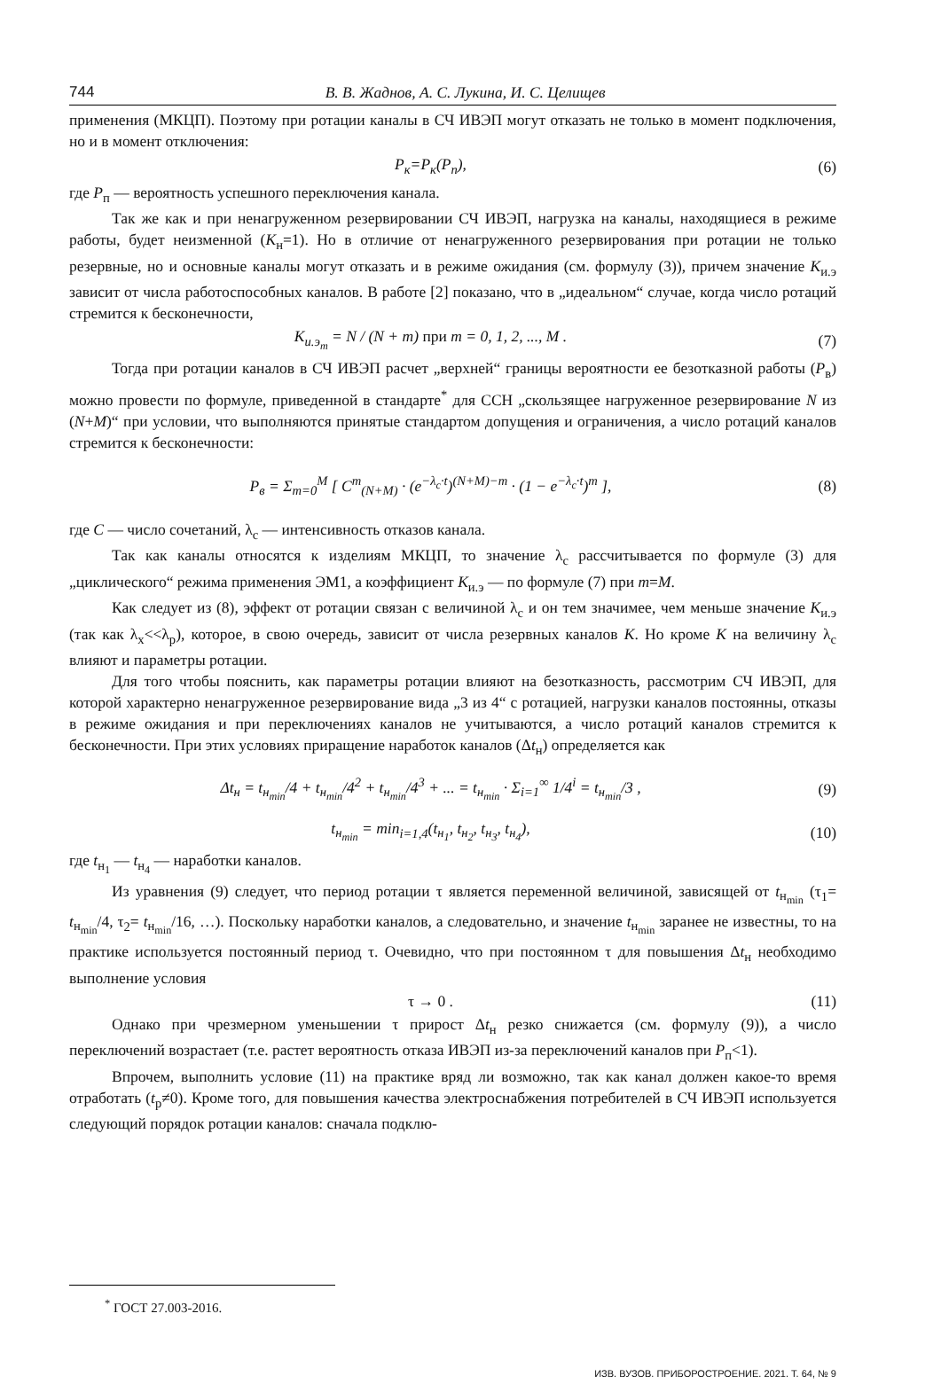744 В. В. Жаднов, А. С. Лукина, И. С. Целищев
применения (МКЦП). Поэтому при ротации каналы в СЧ ИВЭП могут отказать не только в момент подключения, но и в момент отключения:
P<sub>к</sub>=P<sub>к</sub>(P<sub>п</sub>), (6)
где P<sub>п</sub> — вероятность успешного переключения канала.
Так же как и при ненагруженном резервировании СЧ ИВЭП, нагрузка на каналы, находящиеся в режиме работы, будет неизменной (K<sub>н</sub>=1). Но в отличие от ненагруженного резервирования при ротации не только резервные, но и основные каналы могут отказать и в режиме ожидания (см. формулу (3)), причем значение K<sub>и.э</sub> зависит от числа работоспособных каналов. В работе [2] показано, что в „идеальном“ случае, когда число ротаций стремится к бесконечности,
K<sub>и.э<sub>m</sub></sub> = N / (N + m) при m = 0, 1, 2, ..., M . (7)
Тогда при ротации каналов в СЧ ИВЭП расчет „верхней“ границы вероятности ее безотказной работы (P<sub>в</sub>) можно провести по формуле, приведенной в стандарте<sup>*</sup> для ССН „скользящее нагруженное резервирование N из (N+M)“ при условии, что выполняются принятые стандартом допущения и ограничения, а число ротаций каналов стремится к бесконечности:
P<sub>в</sub> = Σ<sub>m=0</sub><sup>M</sup> [ C<sup>m</sup><sub>(N+M)</sub> · (e<sup>−λ<sub>с</sub>·t</sup>)<sup>(N+M)−m</sup> · (1 − e<sup>−λ<sub>с</sub>·t</sup>)<sup>m</sup> ], (8)
где C — число сочетаний, λ<sub>с</sub> — интенсивность отказов канала.
Так как каналы относятся к изделиям МКЦП, то значение λ<sub>с</sub> рассчитывается по формуле (3) для „циклического“ режима применения ЭМ1, а коэффициент K<sub>и.э</sub> — по формуле (7) при m=M.
Как следует из (8), эффект от ротации связан с величиной λ<sub>с</sub> и он тем значимее, чем меньше значение K<sub>и.э</sub> (так как λ<sub>х</sub><<λ<sub>р</sub>), которое, в свою очередь, зависит от числа резервных каналов K. Но кроме K на величину λ<sub>с</sub> влияют и параметры ротации.
Для того чтобы пояснить, как параметры ротации влияют на безотказность, рассмотрим СЧ ИВЭП, для которой характерно ненагруженное резервирование вида „3 из 4“ с ротацией, нагрузки каналов постоянны, отказы в режиме ожидания и при переключениях каналов не учитываются, а число ротаций каналов стремится к бесконечности. При этих условиях приращение наработок каналов (Δt<sub>н</sub>) определяется как
Δt<sub>н</sub> = t<sub>н<sub>min</sub></sub>/4 + t<sub>н<sub>min</sub></sub>/4<sup>2</sup> + t<sub>н<sub>min</sub></sub>/4<sup>3</sup> + ... = t<sub>н<sub>min</sub></sub> · Σ<sub>i=1</sub><sup>∞</sup> 1/4<sup>i</sup> = t<sub>н<sub>min</sub></sub>/3 , (9)
t<sub>н<sub>min</sub></sub> = min<sub>i=1,4</sub>(t<sub>н<sub>1</sub></sub>, t<sub>н<sub>2</sub></sub>, t<sub>н<sub>3</sub></sub>, t<sub>н<sub>4</sub></sub>), (10)
где t<sub>н<sub>1</sub></sub> — t<sub>н<sub>4</sub></sub> — наработки каналов.
Из уравнения (9) следует, что период ротации τ является переменной величиной, зависящей от t<sub>н<sub>min</sub></sub> (τ<sub>1</sub>= t<sub>н<sub>min</sub></sub>/4, τ<sub>2</sub>= t<sub>н<sub>min</sub></sub>/16, …). Поскольку наработки каналов, а следовательно, и значение t<sub>н<sub>min</sub></sub> заранее не известны, то на практике используется постоянный период τ. Очевидно, что при постоянном τ для повышения Δt<sub>н</sub> необходимо выполнение условия
τ → 0 . (11)
Однако при чрезмерном уменьшении τ прирост Δt<sub>н</sub> резко снижается (см. формулу (9)), а число переключений возрастает (т.е. растет вероятность отказа ИВЭП из-за переключений каналов при P<sub>п</sub><1).
Впрочем, выполнить условие (11) на практике вряд ли возможно, так как канал должен какое-то время отработать (t<sub>р</sub>≠0). Кроме того, для повышения качества электроснабжения потребителей в СЧ ИВЭП используется следующий порядок ротации каналов: сначала подклю-
<sup>*</sup> ГОСТ 27.003-2016.
ИЗВ. ВУЗОВ. ПРИБОРОСТРОЕНИЕ. 2021. Т. 64, № 9